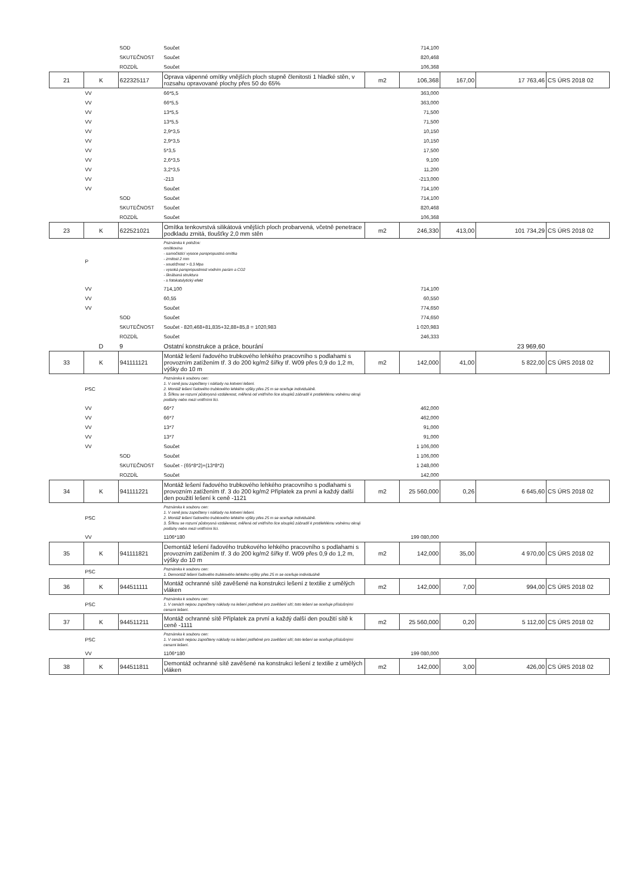| | | SOD | Součet | | 714,100 | | | |
| | | SKUTEČNOST | Součet | | 820,468 | | | |
| | | ROZDÍL | Součet | | 106,368 | | | |
| 21 | K | 622325117 | Oprava vápenné omítky vnějších ploch stupně členitosti 1 hladké stěn, v rozsahu opravované plochy přes 50 do 65% | m2 | 106,368 | 167,00 | 17 763,46 | CS ÚRS 2018 02 |
| | VV | | 66*5,5 | | 363,000 | | | |
| | VV | | 66*5,5 | | 363,000 | | | |
| | VV | | 13*5,5 | | 71,500 | | | |
| | VV | | 13*5,5 | | 71,500 | | | |
| | VV | | 2,9*3,5 | | 10,150 | | | |
| | VV | | 2,9*3,5 | | 10,150 | | | |
| | VV | | 5*3,5 | | 17,500 | | | |
| | VV | | 2,6*3,5 | | 9,100 | | | |
| | VV | | 3,2*3,5 | | 11,200 | | | |
| | VV | | -213 | | -213,000 | | | |
| | VV | | Součet | | 714,100 | | | |
| | | SOD | Součet | | 714,100 | | | |
| | | SKUTEČNOST | Součet | | 820,468 | | | |
| | | ROZDÍL | Součet | | 106,368 | | | |
| 23 | K | 622521021 | Omítka tenkovrstvá silikátová vnějších ploch probarvená, včetně penetrace podkladu zrnitá, tloušťky 2,0 mm stěn | m2 | 246,330 | 413,00 | 101 734,29 | CS ÚRS 2018 02 |
| | P | | Poznámka k položce: omítkovina - samočisticí vysoce paropropustná omítka - zrnitost 2 mm - soudržnost > 0,3 Mpa - vysoká paropropustnost vodním parám a CO2 - škrábaná struktura - s fotokatalytický efekt | | | | | |
| | VV | | 714,100 | | 714,100 | | | |
| | VV | | 60,55 | | 60,550 | | | |
| | VV | | Součet | | 774,650 | | | |
| | | SOD | Součet | | 774,650 | | | |
| | | SKUTEČNOST | Součet - 820,468+81,835+32,88+85,8 = 1020,983 | | 1 020,983 | | | |
| | | ROZDÍL | Součet | | 246,333 | | | |
| | D | 9 | Ostatní konstrukce a práce, bourání | | | | 23 969,60 | |
| 33 | K | 941111121 | Montáž lešení řadového trubkového lehkého pracovního s podlahami s provozním zatížením tř. 3 do 200 kg/m2 šířky tř. W09 přes 0,9 do 1,2 m, výšky do 10 m | m2 | 142,000 | 41,00 | 5 822,00 | CS ÚRS 2018 02 |
| | PSC | | Poznámka k souboru cen: 1. V ceně jsou započteny i náklady na kotvení lešení. 2. Montáž lešení řadového trubkového lehkého výšky přes 25 m se oceňuje individuálně. 3. Šířkou se rozumí půdorysná vzdálenost, měřená od vnitřního líce sloupků zábradlí k protilehlému volnému okraji podlahy nebo mezi vnitřními líci. | | | | | |
| | VV | | 66*7 | | 462,000 | | | |
| | VV | | 66*7 | | 462,000 | | | |
| | VV | | 13*7 | | 91,000 | | | |
| | VV | | 13*7 | | 91,000 | | | |
| | VV | | Součet | | 1 106,000 | | | |
| | | SOD | Součet | | 1 106,000 | | | |
| | | SKUTEČNOST | Součet - (65*8*2)+(13*8*2) | | 1 248,000 | | | |
| | | ROZDÍL | Součet | | 142,000 | | | |
| 34 | K | 941111221 | Montáž lešení řadového trubkového lehkého pracovního s podlahami s provozním zatížením tř. 3 do 200 kg/m2 Příplatek za první a každý další den použití lešení k ceně -1121 | m2 | 25 560,000 | 0,26 | 6 645,60 | CS ÚRS 2018 02 |
| | PSC | | Poznámka k souboru cen: 1. V ceně jsou započteny i náklady na kotvení lešení. 2. Montáž lešení řadového trubkového lehkého výšky přes 25 m se oceňuje individuálně. 3. Šířkou se rozumí půdorysná vzdálenost, měřená od vnitřního líce sloupků zábradlí k protilehlému volnému okraji podlahy nebo mezi vnitřními líci. | | | | | |
| | VV | | 1106*180 | | 199 080,000 | | | |
| 35 | K | 941111821 | Demontáž lešení řadového trubkového lehkého pracovního s podlahami s provozním zatížením tř. 3 do 200 kg/m2 šířky tř. W09 přes 0,9 do 1,2 m, výšky do 10 m | m2 | 142,000 | 35,00 | 4 970,00 | CS ÚRS 2018 02 |
| | PSC | | Poznámka k souboru cen: 1. Demontáž lešení řadového trubkového lehkého výšky přes 25 m se oceňuje individuálně | | | | | |
| 36 | K | 944511111 | Montáž ochranné sítě zavěšené na konstrukci lešení z textilie z umělých vláken | m2 | 142,000 | 7,00 | 994,00 | CS ÚRS 2018 02 |
| | PSC | | Poznámka k souboru cen: 1. V cenách nejsou započteny náklady na lešení potřebné pro zavěšení sítí; toto lešení se oceňuje příslušnými cenami lešení. | | | | | |
| 37 | K | 944511211 | Montáž ochranné sítě Příplatek za první a každý další den použití sítě k ceně -1111 | m2 | 25 560,000 | 0,20 | 5 112,00 | CS ÚRS 2018 02 |
| | PSC | | Poznámka k souboru cen: 1. V cenách nejsou započteny náklady na lešení potřebné pro zavěšení sítí; toto lešení se oceňuje příslušnými cenami lešení. | | | | | |
| | VV | | 1106*180 | | 199 080,000 | | | |
| 38 | K | 944511811 | Demontáž ochranné sítě zavěšené na konstrukci lešení z textilie z umělých vláken | m2 | 142,000 | 3,00 | 426,00 | CS ÚRS 2018 02 |